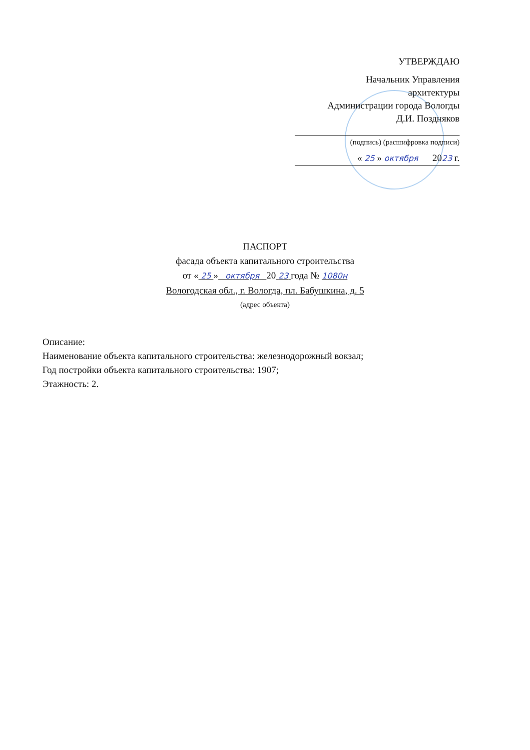УТВЕРЖДАЮ
Начальник Управления
архитектуры
Администрации города Вологды
Д.И. Поздняков
(подпись) (расшифровка подписи)
« 25 » октября 2023 г.
ПАСПОРТ
фасада объекта капитального строительства
от « 25 » октября 20 23 года № 1080н
Вологодская обл., г. Вологда, пл. Бабушкина, д. 5
(адрес объекта)
Описание:
Наименование объекта капитального строительства: железнодорожный вокзал;
Год постройки объекта капитального строительства: 1907;
Этажность: 2.